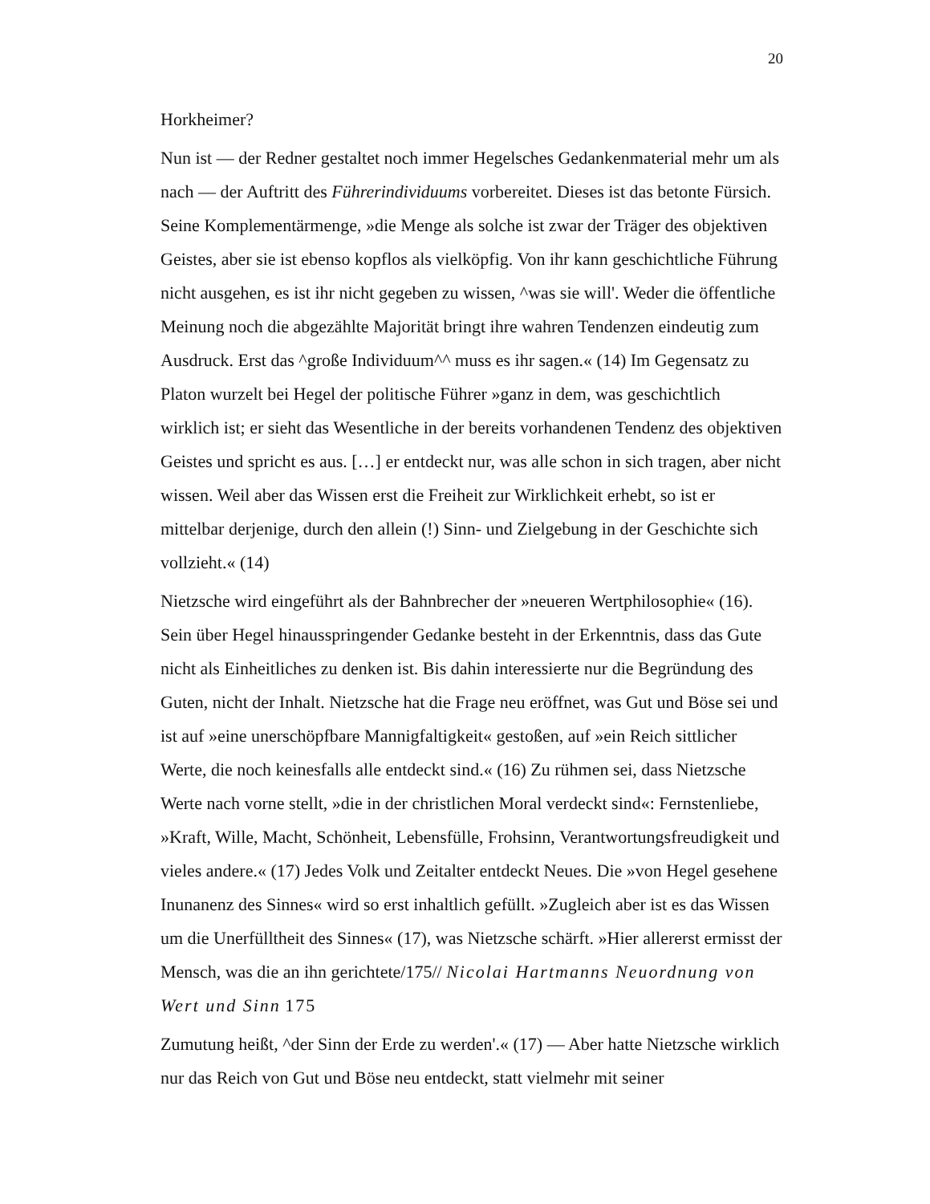20
Horkheimer?
Nun ist — der Redner gestaltet noch immer Hegelsches Gedankenmaterial mehr um als nach — der Auftritt des Führerindividuums vorbereitet. Dieses ist das betonte Fürsich. Seine Komplementärmenge, »die Menge als solche ist zwar der Träger des objektiven Geistes, aber sie ist ebenso kopflos als vielköpfig. Von ihr kann geschichtliche Führung nicht ausgehen, es ist ihr nicht gegeben zu wissen, ^was sie will'. Weder die öffentliche Meinung noch die abgezählte Majorität bringt ihre wahren Tendenzen eindeutig zum Ausdruck. Erst das ^große Individuum^^ muss es ihr sagen.« (14) Im Gegensatz zu Platon wurzelt bei Hegel der politische Führer »ganz in dem, was geschichtlich wirklich ist; er sieht das Wesentliche in der bereits vorhandenen Tendenz des objektiven Geistes und spricht es aus. […] er entdeckt nur, was alle schon in sich tragen, aber nicht wissen. Weil aber das Wissen erst die Freiheit zur Wirklichkeit erhebt, so ist er mittelbar derjenige, durch den allein (!) Sinn- und Zielgebung in der Geschichte sich vollzieht.« (14)
Nietzsche wird eingeführt als der Bahnbrecher der »neueren Wertphilosophie« (16). Sein über Hegel hinausspringender Gedanke besteht in der Erkenntnis, dass das Gute nicht als Einheitliches zu denken ist. Bis dahin interessierte nur die Begründung des Guten, nicht der Inhalt. Nietzsche hat die Frage neu eröffnet, was Gut und Böse sei und ist auf »eine unerschöpfbare Mannigfaltigkeit« gestoßen, auf »ein Reich sittlicher Werte, die noch keinesfalls alle entdeckt sind.« (16) Zu rühmen sei, dass Nietzsche Werte nach vorne stellt, »die in der christlichen Moral verdeckt sind«: Fernstenliebe, »Kraft, Wille, Macht, Schönheit, Lebensfülle, Frohsinn, Verantwortungsfreudigkeit und vieles andere.« (17) Jedes Volk und Zeitalter entdeckt Neues. Die »von Hegel gesehene Inunanenz des Sinnes« wird so erst inhaltlich gefüllt. »Zugleich aber ist es das Wissen um die Unerfülltheit des Sinnes« (17), was Nietzsche schärft. »Hier allererst ermisst der Mensch, was die an ihn gerichtete/175// Nicolai Hartmanns Neuordnung von Wert und Sinn 175
Zumutung heißt, ^der Sinn der Erde zu werden'.« (17) — Aber hatte Nietzsche wirklich nur das Reich von Gut und Böse neu entdeckt, statt vielmehr mit seiner